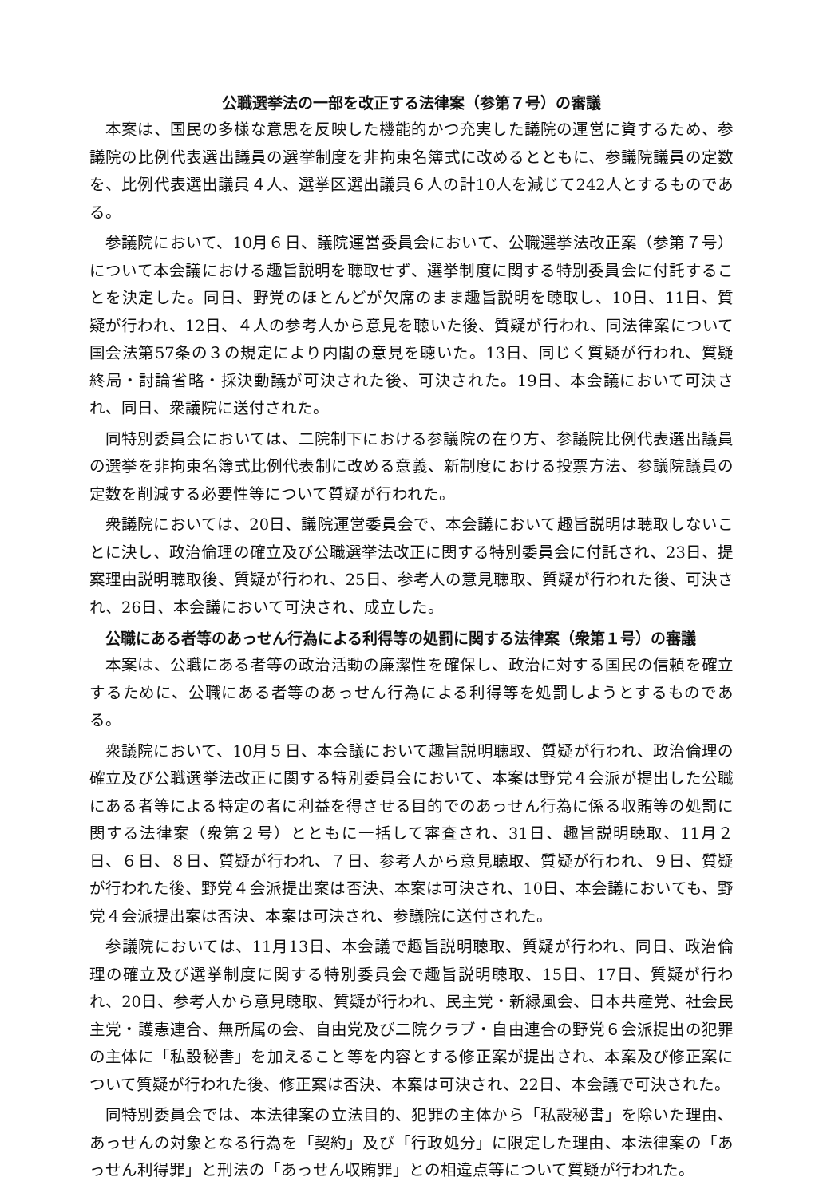公職選挙法の一部を改正する法律案（参第７号）の審議
本案は、国民の多様な意思を反映した機能的かつ充実した議院の運営に資するため、参議院の比例代表選出議員の選挙制度を非拘束名簿式に改めるとともに、参議院議員の定数を、比例代表選出議員４人、選挙区選出議員６人の計10人を減じて242人とするものである。
参議院において、10月６日、議院運営委員会において、公職選挙法改正案（参第７号）について本会議における趣旨説明を聴取せず、選挙制度に関する特別委員会に付託することを決定した。同日、野党のほとんどが欠席のまま趣旨説明を聴取し、10日、11日、質疑が行われ、12日、４人の参考人から意見を聴いた後、質疑が行われ、同法律案について国会法第57条の３の規定により内閣の意見を聴いた。13日、同じく質疑が行われ、質疑終局・討論省略・採決動議が可決された後、可決された。19日、本会議において可決され、同日、衆議院に送付された。
同特別委員会においては、二院制下における参議院の在り方、参議院比例代表選出議員の選挙を非拘束名簿式比例代表制に改める意義、新制度における投票方法、参議院議員の定数を削減する必要性等について質疑が行われた。
衆議院においては、20日、議院運営委員会で、本会議において趣旨説明は聴取しないことに決し、政治倫理の確立及び公職選挙法改正に関する特別委員会に付託され、23日、提案理由説明聴取後、質疑が行われ、25日、参考人の意見聴取、質疑が行われた後、可決され、26日、本会議において可決され、成立した。
公職にある者等のあっせん行為による利得等の処罰に関する法律案（衆第１号）の審議
本案は、公職にある者等の政治活動の廉潔性を確保し、政治に対する国民の信頼を確立するために、公職にある者等のあっせん行為による利得等を処罰しようとするものである。
衆議院において、10月５日、本会議において趣旨説明聴取、質疑が行われ、政治倫理の確立及び公職選挙法改正に関する特別委員会において、本案は野党４会派が提出した公職にある者等による特定の者に利益を得させる目的でのあっせん行為に係る収賄等の処罰に関する法律案（衆第２号）とともに一括して審査され、31日、趣旨説明聴取、11月２日、６日、８日、質疑が行われ、７日、参考人から意見聴取、質疑が行われ、９日、質疑が行われた後、野党４会派提出案は否決、本案は可決され、10日、本会議においても、野党４会派提出案は否決、本案は可決され、参議院に送付された。
参議院においては、11月13日、本会議で趣旨説明聴取、質疑が行われ、同日、政治倫理の確立及び選挙制度に関する特別委員会で趣旨説明聴取、15日、17日、質疑が行われ、20日、参考人から意見聴取、質疑が行われ、民主党・新緑風会、日本共産党、社会民主党・護憲連合、無所属の会、自由党及び二院クラブ・自由連合の野党６会派提出の犯罪の主体に「私設秘書」を加えること等を内容とする修正案が提出され、本案及び修正案について質疑が行われた後、修正案は否決、本案は可決され、22日、本会議で可決された。
同特別委員会では、本法律案の立法目的、犯罪の主体から「私設秘書」を除いた理由、あっせんの対象となる行為を「契約」及び「行政処分」に限定した理由、本法律案の「あっせん利得罪」と刑法の「あっせん収賄罪」との相違点等について質疑が行われた。